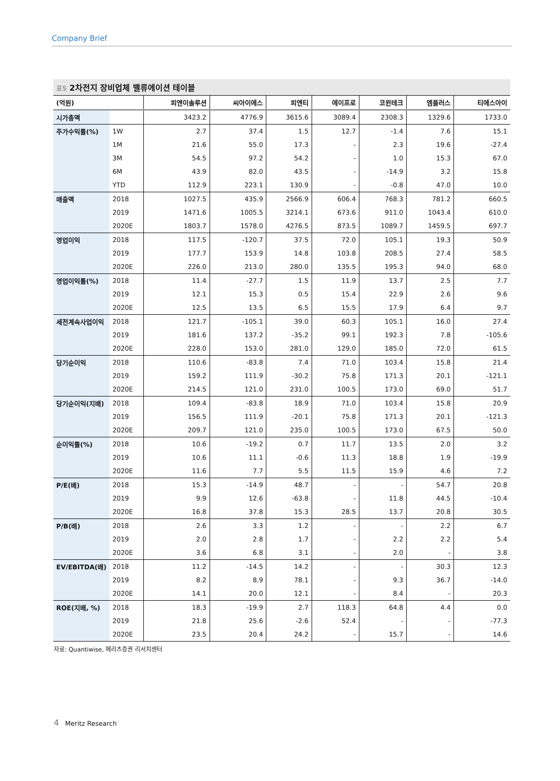Company Brief
표5 2차전지 장비업체 밸류에이션 테이블
| (억원) | | 피앤이솔루션 | 씨아이에스 | 피엔티 | 에이프로 | 코윈테크 | 엠플러스 | 티에스아이 |
| --- | --- | --- | --- | --- | --- | --- | --- | --- |
| 시가총액 | | 3423.2 | 4776.9 | 3615.6 | 3089.4 | 2308.3 | 1329.6 | 1733.0 |
| 주가수익률(%) | 1W | 2.7 | 37.4 | 1.5 | 12.7 | -1.4 | 7.6 | 15.1 |
| | 1M | 21.6 | 55.0 | 17.3 | - | 2.3 | 19.6 | -27.4 |
| | 3M | 54.5 | 97.2 | 54.2 | - | 1.0 | 15.3 | 67.0 |
| | 6M | 43.9 | 82.0 | 43.5 | - | -14.9 | 3.2 | 15.8 |
| | YTD | 112.9 | 223.1 | 130.9 | - | -0.8 | 47.0 | 10.0 |
| 매출액 | 2018 | 1027.5 | 435.9 | 2566.9 | 606.4 | 768.3 | 781.2 | 660.5 |
| | 2019 | 1471.6 | 1005.5 | 3214.1 | 673.6 | 911.0 | 1043.4 | 610.0 |
| | 2020E | 1803.7 | 1578.0 | 4276.5 | 873.5 | 1089.7 | 1459.5 | 697.7 |
| 영업이익 | 2018 | 117.5 | -120.7 | 37.5 | 72.0 | 105.1 | 19.3 | 50.9 |
| | 2019 | 177.7 | 153.9 | 14.8 | 103.8 | 208.5 | 27.4 | 58.5 |
| | 2020E | 226.0 | 213.0 | 280.0 | 135.5 | 195.3 | 94.0 | 68.0 |
| 영업이익률(%) | 2018 | 11.4 | -27.7 | 1.5 | 11.9 | 13.7 | 2.5 | 7.7 |
| | 2019 | 12.1 | 15.3 | 0.5 | 15.4 | 22.9 | 2.6 | 9.6 |
| | 2020E | 12.5 | 13.5 | 6.5 | 15.5 | 17.9 | 6.4 | 9.7 |
| 세전계속사업이익 | 2018 | 121.7 | -105.1 | 39.0 | 60.3 | 105.1 | 16.0 | 27.4 |
| | 2019 | 181.6 | 137.2 | -35.2 | 99.1 | 192.3 | 7.8 | -105.6 |
| | 2020E | 228.0 | 153.0 | 281.0 | 129.0 | 185.0 | 72.0 | 61.5 |
| 당기순이익 | 2018 | 110.6 | -83.8 | 7.4 | 71.0 | 103.4 | 15.8 | 21.4 |
| | 2019 | 159.2 | 111.9 | -30.2 | 75.8 | 171.3 | 20.1 | -121.1 |
| | 2020E | 214.5 | 121.0 | 231.0 | 100.5 | 173.0 | 69.0 | 51.7 |
| 당기순이익(지배) | 2018 | 109.4 | -83.8 | 18.9 | 71.0 | 103.4 | 15.8 | 20.9 |
| | 2019 | 156.5 | 111.9 | -20.1 | 75.8 | 171.3 | 20.1 | -121.3 |
| | 2020E | 209.7 | 121.0 | 235.0 | 100.5 | 173.0 | 67.5 | 50.0 |
| 순이익률(%) | 2018 | 10.6 | -19.2 | 0.7 | 11.7 | 13.5 | 2.0 | 3.2 |
| | 2019 | 10.6 | 11.1 | -0.6 | 11.3 | 18.8 | 1.9 | -19.9 |
| | 2020E | 11.6 | 7.7 | 5.5 | 11.5 | 15.9 | 4.6 | 7.2 |
| P/E(배) | 2018 | 15.3 | -14.9 | 48.7 | - | - | 54.7 | 20.8 |
| | 2019 | 9.9 | 12.6 | -63.8 | - | 11.8 | 44.5 | -10.4 |
| | 2020E | 16.8 | 37.8 | 15.3 | 28.5 | 13.7 | 20.8 | 30.5 |
| P/B(배) | 2018 | 2.6 | 3.3 | 1.2 | - | - | 2.2 | 6.7 |
| | 2019 | 2.0 | 2.8 | 1.7 | - | 2.2 | 2.2 | 5.4 |
| | 2020E | 3.6 | 6.8 | 3.1 | - | 2.0 | - | 3.8 |
| EV/EBITDA(배) | 2018 | 11.2 | -14.5 | 14.2 | - | - | 30.3 | 12.3 |
| | 2019 | 8.2 | 8.9 | 78.1 | - | 9.3 | 36.7 | -14.0 |
| | 2020E | 14.1 | 20.0 | 12.1 | - | 8.4 | - | 20.3 |
| ROE(지배, %) | 2018 | 18.3 | -19.9 | 2.7 | 118.3 | 64.8 | 4.4 | 0.0 |
| | 2019 | 21.8 | 25.6 | -2.6 | 52.4 | - | - | -77.3 |
| | 2020E | 23.5 | 20.4 | 24.2 | - | 15.7 | - | 14.6 |
자료: Quantiwise, 메리츠증권 리서치센터
4 Meritz Research